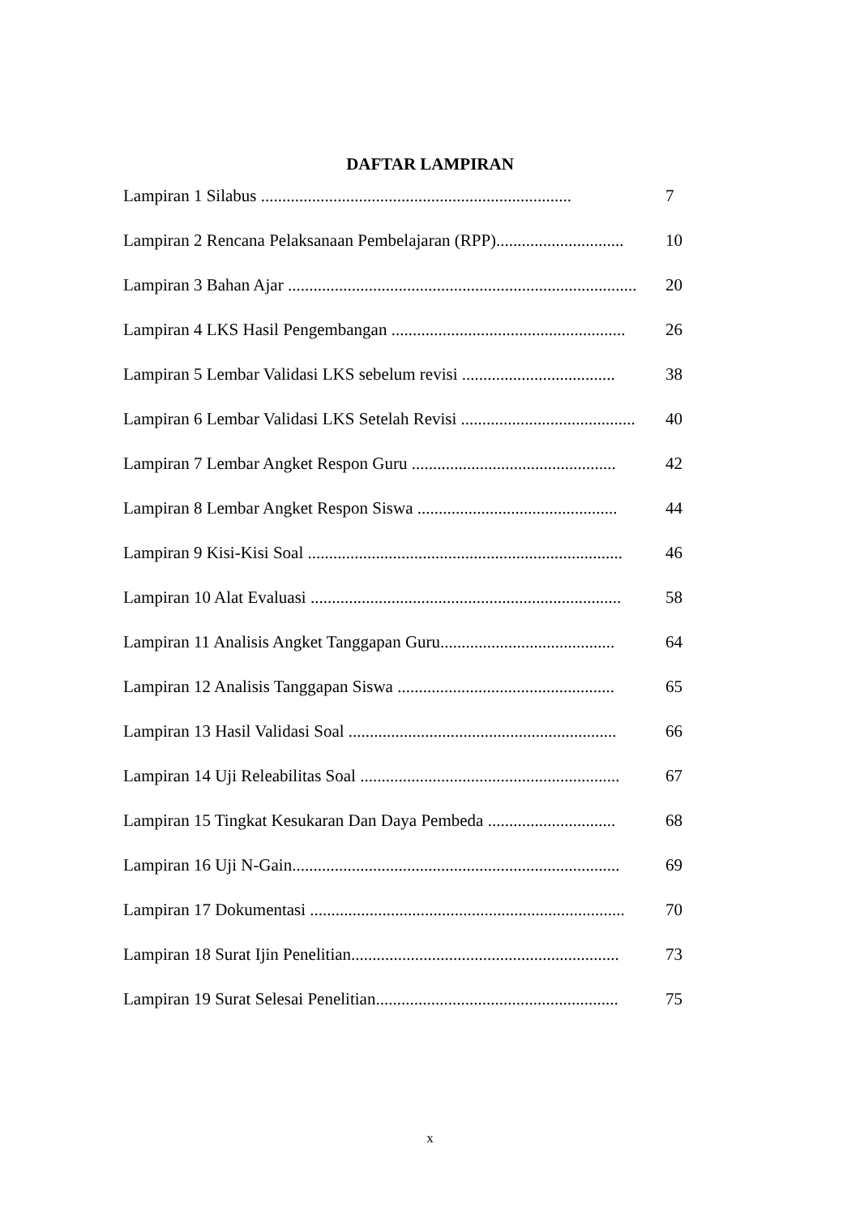DAFTAR LAMPIRAN
Lampiran 1 Silabus ......................................................................... 7
Lampiran 2 Rencana Pelaksanaan Pembelajaran (RPP).............................. 10
Lampiran 3 Bahan Ajar .................................................................................. 20
Lampiran 4 LKS Hasil Pengembangan ....................................................... 26
Lampiran 5 Lembar Validasi LKS sebelum revisi .................................... 38
Lampiran 6 Lembar Validasi LKS Setelah Revisi .......................................... 40
Lampiran 7 Lembar Angket Respon Guru ................................................ 42
Lampiran 8 Lembar Angket Respon Siswa ............................................... 44
Lampiran 9 Kisi-Kisi Soal .......................................................................... 46
Lampiran 10 Alat Evaluasi ......................................................................... 58
Lampiran 11 Analisis Angket Tanggapan Guru......................................... 64
Lampiran 12 Analisis Tanggapan Siswa ................................................... 65
Lampiran 13 Hasil Validasi Soal ............................................................... 66
Lampiran 14 Uji Releabilitas Soal ............................................................. 67
Lampiran 15 Tingkat Kesukaran Dan Daya Pembeda .............................. 68
Lampiran 16 Uji N-Gain............................................................................. 69
Lampiran 17 Dokumentasi .......................................................................... 70
Lampiran 18 Surat Ijin Penelitian............................................................... 73
Lampiran 19 Surat Selesai Penelitian......................................................... 75
x